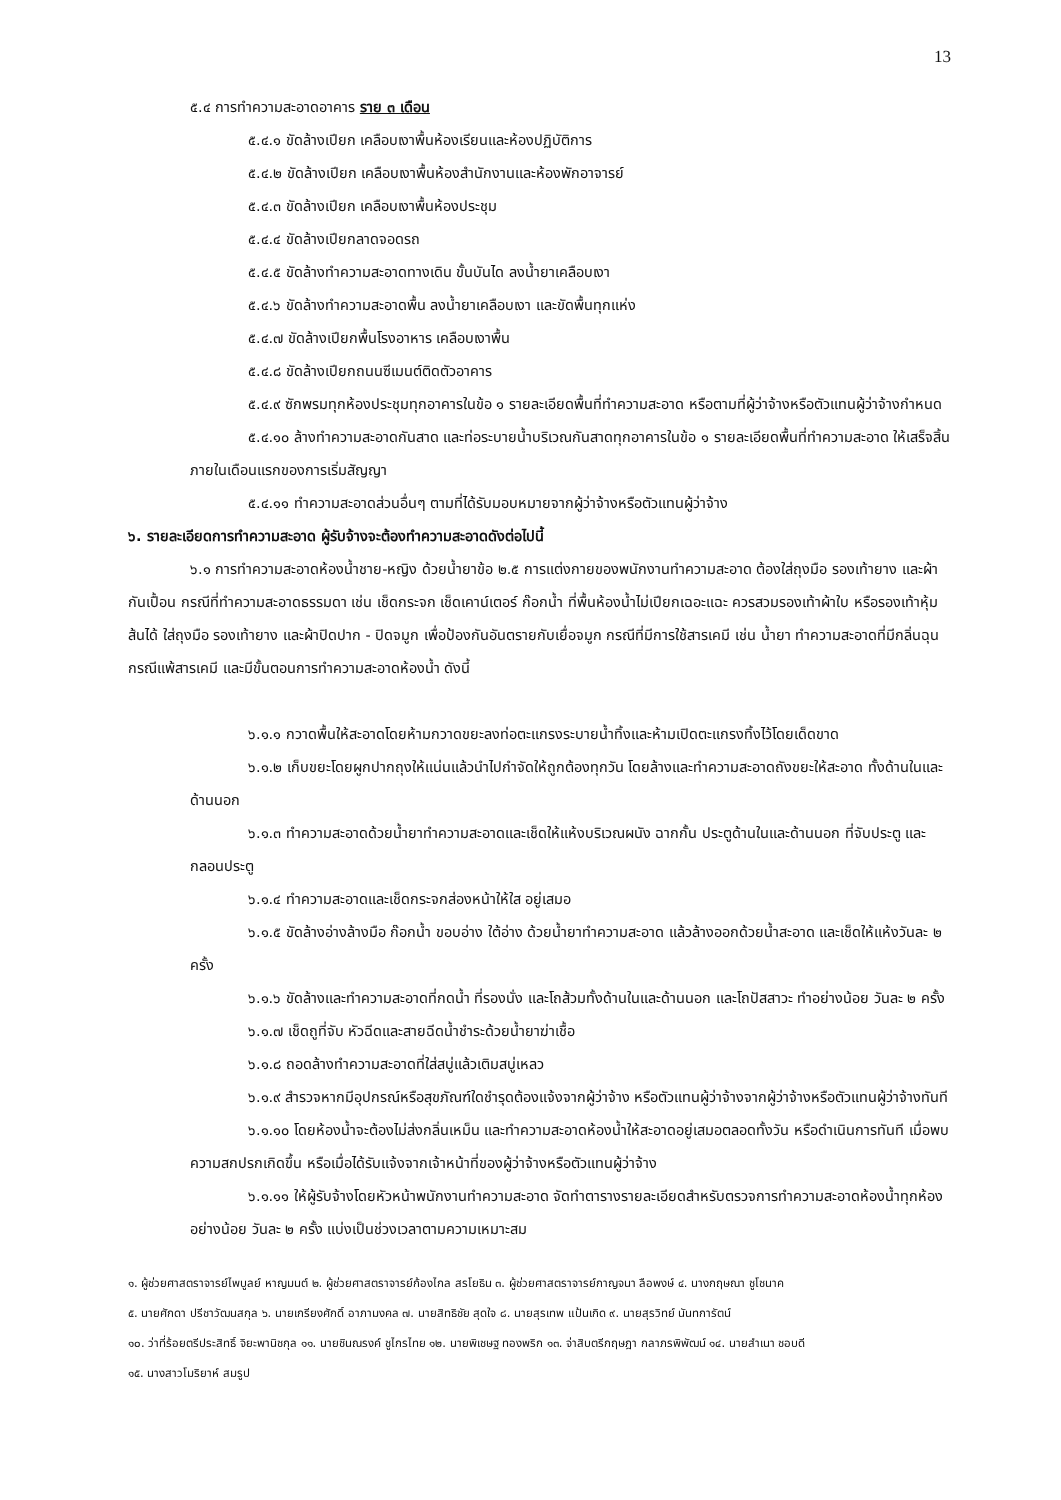13
๕.๔ การทำความสะอาดอาคาร ราย ๓ เดือน
๕.๔.๑ ขัดล้างเปียก เคลือบเงาพื้นห้องเรียนและห้องปฏิบัติการ
๕.๔.๒ ขัดล้างเปียก เคลือบเงาพื้นห้องสำนักงานและห้องพักอาจารย์
๕.๔.๓ ขัดล้างเปียก เคลือบเงาพื้นห้องประชุม
๕.๔.๔ ขัดล้างเปียกลาดจอดรถ
๕.๔.๕ ขัดล้างทำความสะอาดทางเดิน ขั้นบันได ลงน้ำยาเคลือบเงา
๕.๔.๖ ขัดล้างทำความสะอาดพื้น ลงน้ำยาเคลือบเงา และขัดพื้นทุกแห่ง
๕.๔.๗ ขัดล้างเปียกพื้นโรงอาหาร เคลือบเงาพื้น
๕.๔.๘ ขัดล้างเปียกถนนซีเมนต์ติดตัวอาคาร
๕.๔.๙ ซักพรมทุกห้องประชุมทุกอาคารในข้อ ๑ รายละเอียดพื้นที่ทำความสะอาด หรือตามที่ผู้ว่าจ้างหรือตัวแทนผู้ว่าจ้างกำหนด
๕.๔.๑๐ ล้างทำความสะอาดกันสาด และท่อระบายน้ำบริเวณกันสาดทุกอาคารในข้อ ๑ รายละเอียดพื้นที่ทำความสะอาด ให้เสร็จสิ้นภายในเดือนแรกของการเริ่มสัญญา
๕.๔.๑๑ ทำความสะอาดส่วนอื่นๆ ตามที่ได้รับมอบหมายจากผู้ว่าจ้างหรือตัวแทนผู้ว่าจ้าง
๖. รายละเอียดการทำความสะอาด ผู้รับจ้างจะต้องทำความสะอาดดังต่อไปนี้
๖.๑ การทำความสะอาดห้องน้ำชาย-หญิง ด้วยน้ำยาข้อ ๒.๕ การแต่งกายของพนักงานทำความสะอาด ต้องใส่ถุงมือ รองเท้ายาง และผ้ากันเปื้อน กรณีที่ทำความสะอาดธรรมดา เช่น เช็ดกระจก เช็ดเคาน์เตอร์ ก๊อกน้ำ ที่พื้นห้องน้ำไม่เปียกเฉอะแฉะ ควรสวมรองเท้าผ้าใบ หรือรองเท้าหุ้มส้นได้ ใส่ถุงมือ รองเท้ายาง และผ้าปิดปาก - ปิดจมูก เพื่อป้องกันอันตรายกับเยื่อจมูก กรณีที่มีการใช้สารเคมี เช่น น้ำยา ทำความสะอาดที่มีกลิ่นฉุน กรณีแพ้สารเคมี และมีขั้นตอนการทำความสะอาดห้องน้ำ ดังนี้
๖.๑.๑ กวาดพื้นให้สะอาดโดยห้ามกวาดขยะลงท่อตะแกรงระบายน้ำทิ้งและห้ามเปิดตะแกรงทิ้งไว้โดยเด็ดขาด
๖.๑.๒ เก็บขยะโดยผูกปากถุงให้แน่นแล้วนำไปกำจัดให้ถูกต้องทุกวัน โดยล้างและทำความสะอาดถังขยะให้สะอาด ทั้งด้านในและด้านนอก
๖.๑.๓ ทำความสะอาดด้วยน้ำยาทำความสะอาดและเช็ดให้แห้งบริเวณผนัง ฉากกั้น ประตูด้านในและด้านนอก ที่จับประตู และกลอนประตู
๖.๑.๔ ทำความสะอาดและเช็ดกระจกส่องหน้าให้ใส อยู่เสมอ
๖.๑.๕ ขัดล้างอ่างล้างมือ ก๊อกน้ำ ขอบอ่าง ใต้อ่าง ด้วยน้ำยาทำความสะอาด แล้วล้างออกด้วยน้ำสะอาด และเช็ดให้แห้งวันละ ๒ ครั้ง
๖.๑.๖ ขัดล้างและทำความสะอาดที่กดน้ำ ที่รองนั่ง และโถส้วมทั้งด้านในและด้านนอก และโถปัสสาวะ ทำอย่างน้อย วันละ ๒ ครั้ง
๖.๑.๗ เช็ดถูที่จับ หัวฉีดและสายฉีดน้ำชำระด้วยน้ำยาฆ่าเชื้อ
๖.๑.๘ ถอดล้างทำความสะอาดที่ใส่สบู่แล้วเติมสบู่เหลว
๖.๑.๙ สำรวจหากมีอุปกรณ์หรือสุขภัณฑ์ใดชำรุดต้องแจ้งจากผู้ว่าจ้าง หรือตัวแทนผู้ว่าจ้างจากผู้ว่าจ้างหรือตัวแทนผู้ว่าจ้างทันที
๖.๑.๑๐ โดยห้องน้ำจะต้องไม่ส่งกลิ่นเหม็น และทำความสะอาดห้องน้ำให้สะอาดอยู่เสมอตลอดทั้งวัน หรือดำเนินการทันที เมื่อพบความสกปรกเกิดขึ้น หรือเมื่อได้รับแจ้งจากเจ้าหน้าที่ของผู้ว่าจ้างหรือตัวแทนผู้ว่าจ้าง
๖.๑.๑๑ ให้ผู้รับจ้างโดยหัวหน้าพนักงานทำความสะอาด จัดทำตารางรายละเอียดสำหรับตรวจการทำความสะอาดห้องน้ำทุกห้องอย่างน้อย วันละ ๒ ครั้ง แบ่งเป็นช่วงเวลาตามความเหมาะสม
๑. ผู้ช่วยศาสตราจารย์ไพบูลย์ หาญมนต์ ๒. ผู้ช่วยศาสตราจารย์ก้องไกล สรโยธิน ๓. ผู้ช่วยศาสตราจารย์กาญจนา ลือพงษ์ ๔. นางกฤษณา ชูโชนาค
๕. นายศักดา ปรีชาวัฒนสกุล ๖. นายเกรียงศักดิ์ อาภามงคล ๗. นายสิทธิชัย สุดใจ ๘. นายสุรเทพ แป้นเกิด ๙. นายสุรวิทย์ นันทการัตน์
๑๐. ว่าที่ร้อยตรีประสิทธิ์ จิยะพานิชกุล ๑๑. นายชินณรงค์ ชูไกรไทย ๑๒. นายพิเชษฐ ทองพริก ๑๓. จ่าสิบตรีกฤษฎา กลาภรพิพัฒน์ ๑๔. นายสำเนา ชอบดี
๑๕. นางสาวโมริยาห์ สมรูป